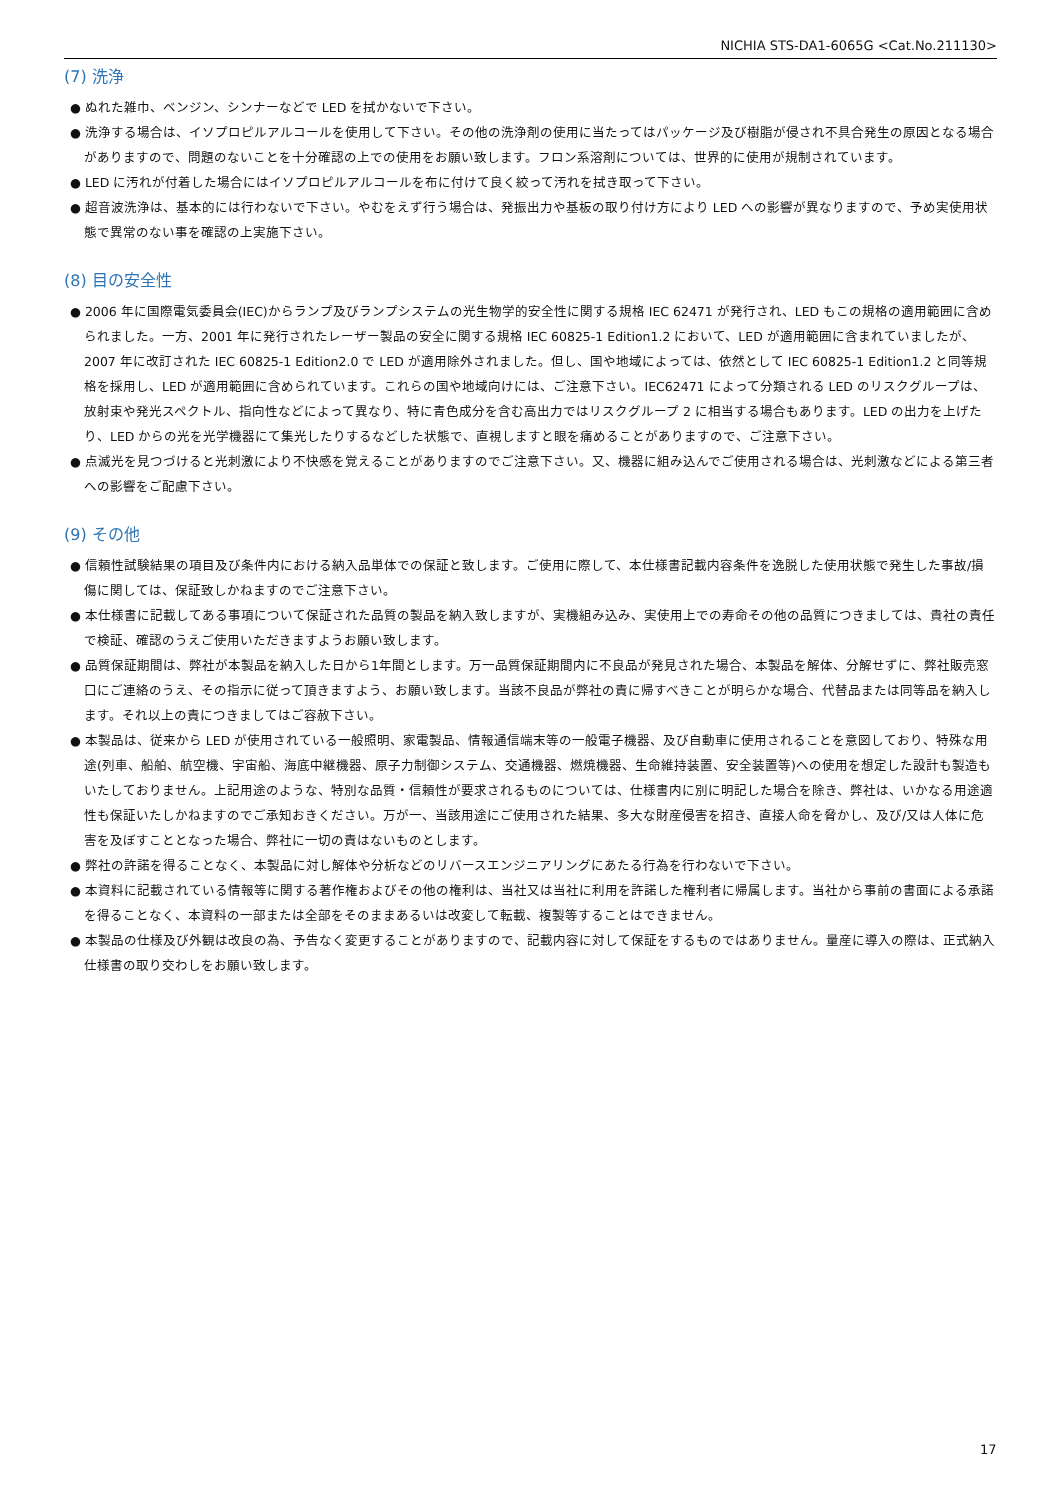NICHIA STS-DA1-6065G <Cat.No.211130>
(7) 洗浄
● ぬれた雑巾、ベンジン、シンナーなどで LED を拭かないで下さい。
● 洗浄する場合は、イソプロピルアルコールを使用して下さい。その他の洗浄剤の使用に当たってはパッケージ及び樹脂が侵され不具合発生の原因となる場合がありますので、問題のないことを十分確認の上での使用をお願い致します。フロン系溶剤については、世界的に使用が規制されています。
● LED に汚れが付着した場合にはイソプロピルアルコールを布に付けて良く絞って汚れを拭き取って下さい。
● 超音波洗浄は、基本的には行わないで下さい。やむをえず行う場合は、発振出力や基板の取り付け方により LED への影響が異なりますので、予め実使用状態で異常のない事を確認の上実施下さい。
(8) 目の安全性
● 2006 年に国際電気委員会(IEC)からランプ及びランプシステムの光生物学的安全性に関する規格 IEC 62471 が発行され、LED もこの規格の適用範囲に含められました。一方、2001 年に発行されたレーザー製品の安全に関する規格 IEC 60825-1 Edition1.2 において、LED が適用範囲に含まれていましたが、2007 年に改訂された IEC 60825-1 Edition2.0 で LED が適用除外されました。但し、国や地域によっては、依然として IEC 60825-1 Edition1.2 と同等規格を採用し、LED が適用範囲に含められています。これらの国や地域向けには、ご注意下さい。IEC62471 によって分類される LED のリスクグループは、放射束や発光スペクトル、指向性などによって異なり、特に青色成分を含む高出力ではリスクグループ 2 に相当する場合もあります。LED の出力を上げたり、LED からの光を光学機器にて集光したりするなどした状態で、直視しますと眼を痛めることがありますので、ご注意下さい。
● 点滅光を見つづけると光刺激により不快感を覚えることがありますのでご注意下さい。又、機器に組み込んでご使用される場合は、光刺激などによる第三者への影響をご配慮下さい。
(9) その他
● 信頼性試験結果の項目及び条件内における納入品単体での保証と致します。ご使用に際して、本仕様書記載内容条件を逸脱した使用状態で発生した事故/損傷に関しては、保証致しかねますのでご注意下さい。
● 本仕様書に記載してある事項について保証された品質の製品を納入致しますが、実機組み込み、実使用上での寿命その他の品質につきましては、貴社の責任で検証、確認のうえご使用いただきますようお願い致します。
● 品質保証期間は、弊社が本製品を納入した日から1年間とします。万一品質保証期間内に不良品が発見された場合、本製品を解体、分解せずに、弊社販売窓口にご連絡のうえ、その指示に従って頂きますよう、お願い致します。当該不良品が弊社の責に帰すべきことが明らかな場合、代替品または同等品を納入します。それ以上の責につきましてはご容赦下さい。
● 本製品は、従来から LED が使用されている一般照明、家電製品、情報通信端末等の一般電子機器、及び自動車に使用されることを意図しており、特殊な用途(列車、船舶、航空機、宇宙船、海底中継機器、原子力制御システム、交通機器、燃焼機器、生命維持装置、安全装置等)への使用を想定した設計も製造もいたしておりません。上記用途のような、特別な品質・信頼性が要求されるものについては、仕様書内に別に明記した場合を除き、弊社は、いかなる用途適性も保証いたしかねますのでご承知おきください。万が一、当該用途にご使用された結果、多大な財産侵害を招き、直接人命を脅かし、及び/又は人体に危害を及ぼすこととなった場合、弊社に一切の責はないものとします。
● 弊社の許諾を得ることなく、本製品に対し解体や分析などのリバースエンジニアリングにあたる行為を行わないで下さい。
● 本資料に記載されている情報等に関する著作権およびその他の権利は、当社又は当社に利用を許諾した権利者に帰属します。当社から事前の書面による承諾を得ることなく、本資料の一部または全部をそのままあるいは改変して転載、複製等することはできません。
● 本製品の仕様及び外観は改良の為、予告なく変更することがありますので、記載内容に対して保証をするものではありません。量産に導入の際は、正式納入仕様書の取り交わしをお願い致します。
17